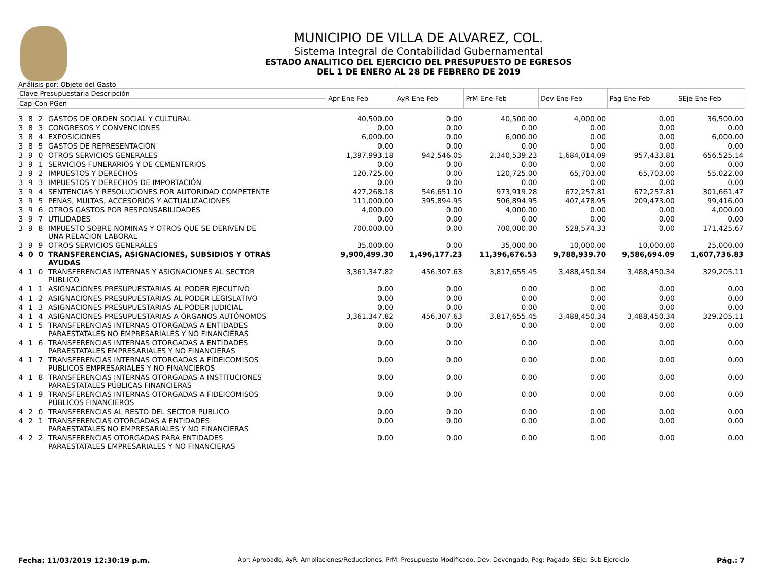MUNICIPIO DE VILLA DE ALVAREZ, COL.
Sistema Integral de Contabilidad Gubernamental
ESTADO ANALITICO DEL EJERCICIO DEL PRESUPUESTO DE EGRESOS
DEL 1 DE ENERO AL 28 DE FEBRERO DE 2019
Análisis por: Objeto del Gasto
| Clave Presupuestaria Descripción | | | | Apr Ene-Feb | AyR Ene-Feb | PrM Ene-Feb | Dev Ene-Feb | Pag Ene-Feb | SEje Ene-Feb |
| --- | --- | --- | --- | --- | --- | --- | --- | --- | --- |
| Cap-Con-PGen | | | | | | | | | |
| 3 | 8 | 2 | GASTOS DE ORDEN SOCIAL Y CULTURAL | 40,500.00 | 0.00 | 40,500.00 | 4,000.00 | 0.00 | 36,500.00 |
| 3 | 8 | 3 | CONGRESOS Y CONVENCIONES | 0.00 | 0.00 | 0.00 | 0.00 | 0.00 | 0.00 |
| 3 | 8 | 4 | EXPOSICIONES | 6,000.00 | 0.00 | 6,000.00 | 0.00 | 0.00 | 6,000.00 |
| 3 | 8 | 5 | GASTOS DE REPRESENTACIÓN | 0.00 | 0.00 | 0.00 | 0.00 | 0.00 | 0.00 |
| 3 | 9 | 0 | OTROS SERVICIOS GENERALES | 1,397,993.18 | 942,546.05 | 2,340,539.23 | 1,684,014.09 | 957,433.81 | 656,525.14 |
| 3 | 9 | 1 | SERVICIOS FUNERARIOS Y DE CEMENTERIOS | 0.00 | 0.00 | 0.00 | 0.00 | 0.00 | 0.00 |
| 3 | 9 | 2 | IMPUESTOS Y DERECHOS | 120,725.00 | 0.00 | 120,725.00 | 65,703.00 | 65,703.00 | 55,022.00 |
| 3 | 9 | 3 | IMPUESTOS Y DERECHOS DE IMPORTACIÓN | 0.00 | 0.00 | 0.00 | 0.00 | 0.00 | 0.00 |
| 3 | 9 | 4 | SENTENCIAS Y RESOLUCIONES POR AUTORIDAD COMPETENTE | 427,268.18 | 546,651.10 | 973,919.28 | 672,257.81 | 672,257.81 | 301,661.47 |
| 3 | 9 | 5 | PENAS, MULTAS, ACCESORIOS Y ACTUALIZACIONES | 111,000.00 | 395,894.95 | 506,894.95 | 407,478.95 | 209,473.00 | 99,416.00 |
| 3 | 9 | 6 | OTROS GASTOS POR RESPONSABILIDADES | 4,000.00 | 0.00 | 4,000.00 | 0.00 | 0.00 | 4,000.00 |
| 3 | 9 | 7 | UTILIDADES | 0.00 | 0.00 | 0.00 | 0.00 | 0.00 | 0.00 |
| 3 | 9 | 8 | IMPUESTO SOBRE NOMINAS Y OTROS QUE SE DERIVEN DE UNA RELACION LABORAL | 700,000.00 | 0.00 | 700,000.00 | 528,574.33 | 0.00 | 171,425.67 |
| 3 | 9 | 9 | OTROS SERVICIOS GENERALES | 35,000.00 | 0.00 | 35,000.00 | 10,000.00 | 10,000.00 | 25,000.00 |
| 4 | 0 | 0 | TRANSFERENCIAS, ASIGNACIONES, SUBSIDIOS Y OTRAS AYUDAS | 9,900,499.30 | 1,496,177.23 | 11,396,676.53 | 9,788,939.70 | 9,586,694.09 | 1,607,736.83 |
| 4 | 1 | 0 | TRANSFERENCIAS INTERNAS Y ASIGNACIONES AL SECTOR PÚBLICO | 3,361,347.82 | 456,307.63 | 3,817,655.45 | 3,488,450.34 | 3,488,450.34 | 329,205.11 |
| 4 | 1 | 1 | ASIGNACIONES PRESUPUESTARIAS AL PODER EJECUTIVO | 0.00 | 0.00 | 0.00 | 0.00 | 0.00 | 0.00 |
| 4 | 1 | 2 | ASIGNACIONES PRESUPUESTARIAS AL PODER LEGISLATIVO | 0.00 | 0.00 | 0.00 | 0.00 | 0.00 | 0.00 |
| 4 | 1 | 3 | ASIGNACIONES PRESUPUESTARIAS AL PODER JUDICIAL | 0.00 | 0.00 | 0.00 | 0.00 | 0.00 | 0.00 |
| 4 | 1 | 4 | ASIGNACIONES PRESUPUESTARIAS A ÓRGANOS AUTÓNOMOS | 3,361,347.82 | 456,307.63 | 3,817,655.45 | 3,488,450.34 | 3,488,450.34 | 329,205.11 |
| 4 | 1 | 5 | TRANSFERENCIAS INTERNAS OTORGADAS A ENTIDADES PARAESTATALES NO EMPRESARIALES Y NO FINANCIERAS | 0.00 | 0.00 | 0.00 | 0.00 | 0.00 | 0.00 |
| 4 | 1 | 6 | TRANSFERENCIAS INTERNAS OTORGADAS A ENTIDADES PARAESTATALES EMPRESARIALES Y NO FINANCIERAS | 0.00 | 0.00 | 0.00 | 0.00 | 0.00 | 0.00 |
| 4 | 1 | 7 | TRANSFERENCIAS INTERNAS OTORGADAS A FIDEICOMISOS PÚBLICOS EMPRESARIALES Y NO FINANCIEROS | 0.00 | 0.00 | 0.00 | 0.00 | 0.00 | 0.00 |
| 4 | 1 | 8 | TRANSFERENCIAS INTERNAS OTORGADAS A INSTITUCIONES PARAESTATALES PÚBLICAS FINANCIERAS | 0.00 | 0.00 | 0.00 | 0.00 | 0.00 | 0.00 |
| 4 | 1 | 9 | TRANSFERENCIAS INTERNAS OTORGADAS A FIDEICOMISOS PÚBLICOS FINANCIEROS | 0.00 | 0.00 | 0.00 | 0.00 | 0.00 | 0.00 |
| 4 | 2 | 0 | TRANSFERENCIAS AL RESTO DEL SECTOR PUBLICO | 0.00 | 0.00 | 0.00 | 0.00 | 0.00 | 0.00 |
| 4 | 2 | 1 | TRANSFERENCIAS OTORGADAS A ENTIDADES PARAESTATALES NO EMPRESARIALES Y NO FINANCIERAS | 0.00 | 0.00 | 0.00 | 0.00 | 0.00 | 0.00 |
| 4 | 2 | 2 | TRANSFERENCIAS OTORGADAS PARA ENTIDADES PARAESTATALES EMPRESARIALES Y NO FINANCIERAS | 0.00 | 0.00 | 0.00 | 0.00 | 0.00 | 0.00 |
Fecha: 11/03/2019 12:30:19 p.m. Apr: Aprobado, AyR: Ampliaciones/Reducciones, PrM: Presupuesto Modificado, Dev: Devengado, Pag: Pagado, SEje: Sub Ejercicio Pág.: 7